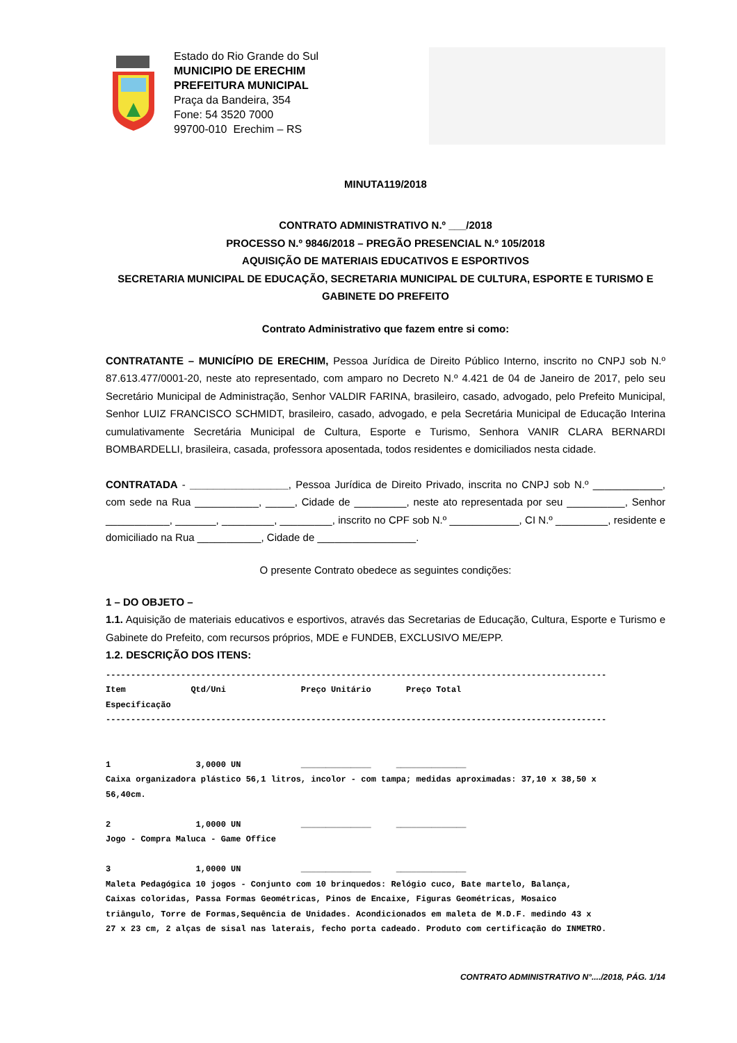Estado do Rio Grande do Sul
MUNICIPIO DE ERECHIM
PREFEITURA MUNICIPAL
Praça da Bandeira, 354
Fone: 54 3520 7000
99700-010 Erechim – RS
MINUTA119/2018
CONTRATO ADMINISTRATIVO N.º ___/2018
PROCESSO N.º 9846/2018 – PREGÃO PRESENCIAL N.º 105/2018
AQUISIÇÃO DE MATERIAIS EDUCATIVOS E ESPORTIVOS
SECRETARIA MUNICIPAL DE EDUCAÇÃO, SECRETARIA MUNICIPAL DE CULTURA, ESPORTE E TURISMO E GABINETE DO PREFEITO
Contrato Administrativo que fazem entre si como:
CONTRATANTE – MUNICÍPIO DE ERECHIM, Pessoa Jurídica de Direito Público Interno, inscrito no CNPJ sob N.º 87.613.477/0001-20, neste ato representado, com amparo no Decreto N.º 4.421 de 04 de Janeiro de 2017, pelo seu Secretário Municipal de Administração, Senhor VALDIR FARINA, brasileiro, casado, advogado, pelo Prefeito Municipal, Senhor LUIZ FRANCISCO SCHMIDT, brasileiro, casado, advogado, e pela Secretária Municipal de Educação Interina cumulativamente Secretária Municipal de Cultura, Esporte e Turismo, Senhora VANIR CLARA BERNARDI BOMBARDELLI, brasileira, casada, professora aposentada, todos residentes e domiciliados nesta cidade.
CONTRATADA - _________________, Pessoa Jurídica de Direito Privado, inscrita no CNPJ sob N.º ____________, com sede na Rua ___________, _____, Cidade de _________, neste ato representada por seu __________, Senhor ___________, _______, _________, _________, inscrito no CPF sob N.º ____________, CI N.º _________, residente e domiciliado na Rua ___________, Cidade de _________________.
O presente Contrato obedece as seguintes condições:
1 – DO OBJETO –
1.1. Aquisição de materiais educativos e esportivos, através das Secretarias de Educação, Cultura, Esporte e Turismo e Gabinete do Prefeito, com recursos próprios, MDE e FUNDEB, EXCLUSIVO ME/EPP.
1.2. DESCRIÇÃO DOS ITENS:
---------------------------------------------------------------------------------------------------- Item Qtd/Uni Preço Unitário Preço Total Especificação ---------------------------------------------------------------------------------------------------- 1 3,0000 UN ______________ ______________ Caixa organizadora plástico 56,1 litros, incolor - com tampa; medidas aproximadas: 37,10 x 38,50 x 56,40cm. 2 1,0000 UN ______________ ______________ Jogo - Compra Maluca - Game Office 3 1,0000 UN ______________ ______________ Maleta Pedagógica 10 jogos - Conjunto com 10 brinquedos: Relógio cuco, Bate martelo, Balança, Caixas coloridas, Passa Formas Geométricas, Pinos de Encaixe, Figuras Geométricas, Mosaico triângulo, Torre de Formas,Sequência de Unidades. Acondicionados em maleta de M.D.F. medindo 43 x 27 x 23 cm, 2 alças de sisal nas laterais, fecho porta cadeado. Produto com certificação do INMETRO.
CONTRATO ADMINISTRATIVO N°..../2018, PÁG. 1/14